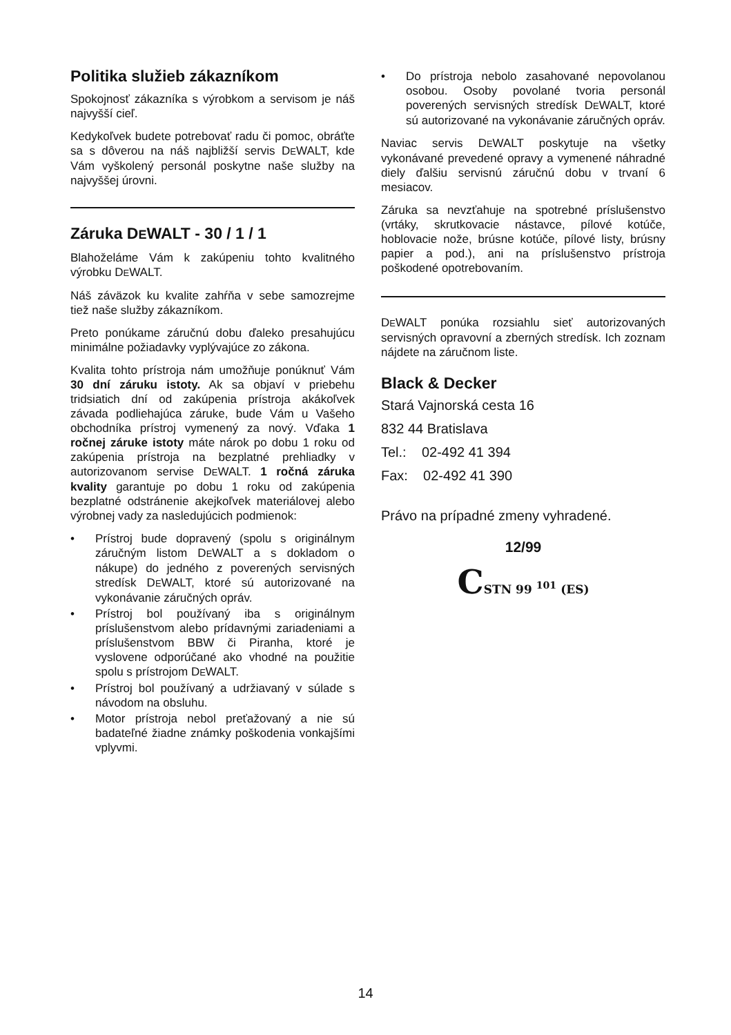Politika služieb zákazníkom
Spokojnosť zákazníka s výrobkom a servisom je náš najvyšší cieľ.
Kedykoľvek budete potrebovať radu či pomoc, obráťte sa s dôverou na náš najbližší servis DEWALT, kde Vám vyškolený personál poskytne naše služby na najvyššej úrovni.
Záruka DEWALT - 30 / 1 / 1
Blahoželáme Vám k zakúpeniu tohto kvalitného výrobku DEWALT.
Náš záväzok ku kvalite zahŕňa v sebe samozrejme tiež naše služby zákazníkom.
Preto ponúkame záručnú dobu ďaleko presahujúcu minimálne požiadavky vyplývajúce zo zákona.
Kvalita tohto prístroja nám umožňuje ponúknuť Vám 30 dní záruku istoty. Ak sa objaví v priebehu tridsiatich dní od zakúpenia prístroja akákoľvek závada podliehajúca záruke, bude Vám u Vašeho obchodníka prístroj vymenený za nový. Vďaka 1 ročnej záruke istoty máte nárok po dobu 1 roku od zakúpenia prístroja na bezplatné prehliadky v autorizovanom servise DEWALT. 1 ročná záruka kvality garantuje po dobu 1 roku od zakúpenia bezplatné odstránenie akejkoľvek materiálovej alebo výrobnej vady za nasledujúcich podmienok:
• Prístroj bude dopravený (spolu s originálnym záručným listom DEWALT a s dokladom o nákupe) do jedného z poverených servisných stredísk DEWALT, ktoré sú autorizované na vykonávanie záručných opráv.
• Prístroj bol používaný iba s originálnym príslušenstvom alebo prídavnými zariadeniami a príslušenstvom BBW či Piranha, ktoré je vyslovene odporúčané ako vhodné na použitie spolu s prístrojom DEWALT.
• Prístroj bol používaný a udržiavaný v súlade s návodom na obsluhu.
• Motor prístroja nebol preťažovaný a nie sú badateľné žiadne známky poškodenia vonkajšími vplyvmi.
• Do prístroja nebolo zasahované nepovolanou osobou. Osoby povolané tvoria personál poverených servisných stredísk DEWALT, ktoré sú autorizované na vykonávanie záručných opráv.
Naviac servis DEWALT poskytuje na všetky vykonávané prevedené opravy a vymenené náhradné diely ďalšiu servisnú záručnú dobu v trvaní 6 mesiacov.
Záruka sa nevzťahuje na spotrebné príslušenstvo (vrtáky, skrutkovacie nástavce, pílové kotúče, hoblovacie nože, brúsne kotúče, pílové listy, brúsny papier a pod.), ani na príslušenstvo prístroja poškodené opotrebovaním.
DEWALT ponúka rozsiahlu sieť autorizovaných servisných opravovní a zberných stredísk. Ich zoznam nájdete na záručnom liste.
Black & Decker
Stará Vajnorská cesta 16
832 44 Bratislava
Tel.: 02-492 41 394
Fax: 02-492 41 390
Právo na prípadné zmeny vyhradené.
12/99
CSTN 99 <sup>101</sup> (ES)
14